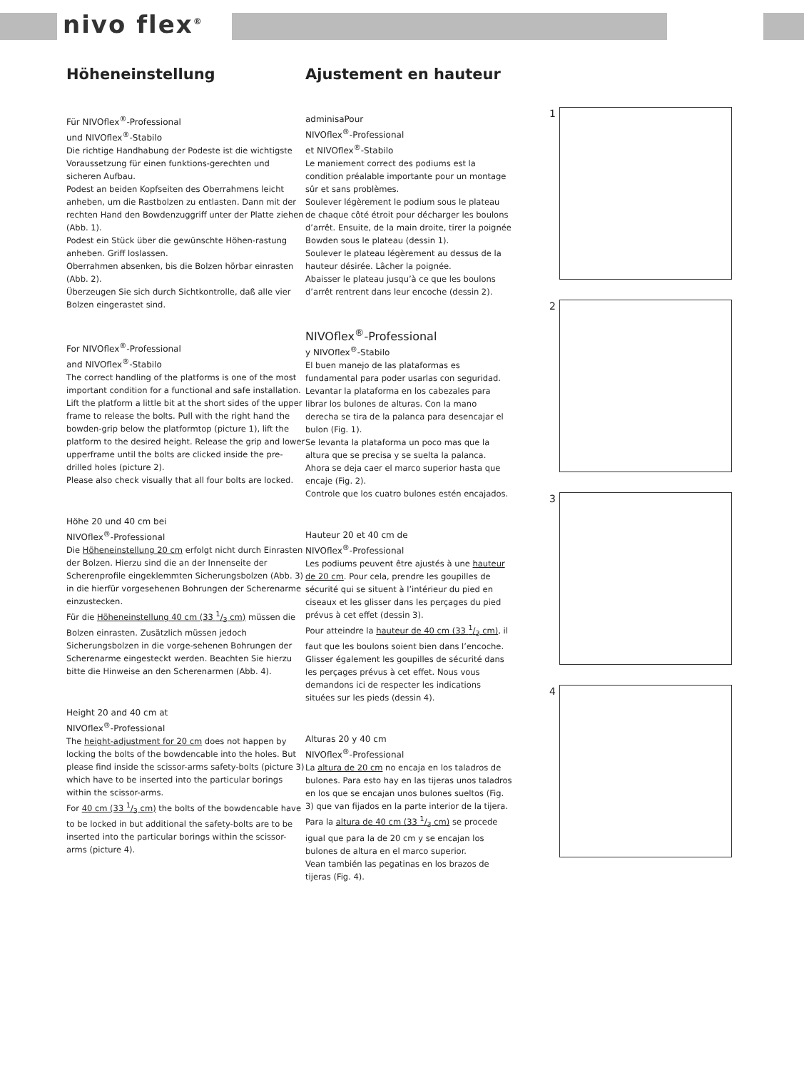nivo flex<sup>®</sup>
Höheneinstellung
Für NIVOflex<sup>®</sup>-Professional
und NIVOflex<sup>®</sup>-Stabilo
Die richtige Handhabung der Podeste ist die wichtigste Voraussetzung für einen funktions-gerechten und sicheren Aufbau.
Podest an beiden Kopfseiten des Oberrahmens leicht anheben, um die Rastbolzen zu entlasten. Dann mit der rechten Hand den Bowdenzuggriff unter der Platte ziehen (Abb. 1).
Podest ein Stück über die gewünschte Höhen-rastung anheben. Griff loslassen.
Oberrahmen absenken, bis die Bolzen hörbar einrasten (Abb. 2).
Überzeugen Sie sich durch Sichtkontrolle, daß alle vier Bolzen eingerastet sind.
For NIVOflex<sup>®</sup>-Professional
and NIVOflex<sup>®</sup>-Stabilo
The correct handling of the platforms is one of the most important condition for a functional and safe installation.
Lift the platform a little bit at the short sides of the upper frame to release the bolts. Pull with the right hand the bowden-grip below the platformtop (picture 1), lift the platform to the desired height. Release the grip and lower upperframe until the bolts are clicked inside the pre-drilled holes (picture 2).
Please also check visually that all four bolts are locked.
Höhe 20 und 40 cm bei
NIVOflex<sup>®</sup>-Professional
Die Höheneinstellung 20 cm erfolgt nicht durch Einrasten der Bolzen. Hierzu sind die an der Innenseite der Scherenprofile eingeklemmten Sicherungsbolzen (Abb. 3) in die hierfür vorgesehenen Bohrungen der Scherenarme einzustecken.
Für die Höheneinstellung 40 cm (33 1/3 cm) müssen die Bolzen einrasten. Zusätzlich müssen jedoch Sicherungsbolzen in die vorge-sehenen Bohrungen der Scherenarme eingesteckt werden. Beachten Sie hierzu bitte die Hinweise an den Scherenarmen (Abb. 4).
Height 20 and 40 cm at
NIVOflex<sup>®</sup>-Professional
The height-adjustment for 20 cm does not happen by locking the bolts of the bowdencable into the holes. But please find inside the scissor-arms safety-bolts (picture 3) which have to be inserted into the particular borings within the scissor-arms.
For 40 cm (33 1/3 cm) the bolts of the bowdencable have to be locked in but additional the safety-bolts are to be inserted into the particular borings within the scissor-arms (picture 4).
Ajustement en hauteur
adminisaPour
NIVOflex<sup>®</sup>-Professional
et NIVOflex<sup>®</sup>-Stabilo
Le maniement correct des podiums est la condition préalable importante pour un montage sûr et sans problèmes.
Soulever légèrement le podium sous le plateau de chaque côté étroit pour décharger les boulons d’arrêt. Ensuite, de la main droite, tirer la poignée Bowden sous le plateau (dessin 1).
Soulever le plateau légèrement au dessus de la hauteur désirée. Lâcher la poignée.
Abaisser le plateau jusqu’à ce que les boulons d’arrêt rentrent dans leur encoche (dessin 2).
NIVOflex<sup>®</sup>-Professional
y NIVOflex<sup>®</sup>-Stabilo
El buen manejo de las plataformas es fundamental para poder usarlas con seguridad. Levantar la plataforma en los cabezales para librar los bulones de alturas. Con la mano derecha se tira de la palanca para desencajar el bulon (Fig. 1).
Se levanta la plataforma un poco mas que la altura que se precisa y se suelta la palanca.
Ahora se deja caer el marco superior hasta que encaje (Fig. 2).
Controle que los cuatro bulones estén encajados.
Hauteur 20 et 40 cm de
NIVOflex<sup>®</sup>-Professional
Les podiums peuvent être ajustés à une hauteur de 20 cm. Pour cela, prendre les goupilles de sécurité qui se situent à l’intérieur du pied en ciseaux et les glisser dans les perçages du pied prévus à cet effet (dessin 3).
Pour atteindre la hauteur de 40 cm (33 1/3 cm), il faut que les boulons soient bien dans l’encoche. Glisser également les goupilles de sécurité dans les perçages prévus à cet effet. Nous vous demandons ici de respecter les indications situées sur les pieds (dessin 4).
Alturas 20 y 40 cm
NIVOflex<sup>®</sup>-Professional
La altura de 20 cm no encaja en los taladros de bulones. Para esto hay en las tijeras unos taladros en los que se encajan unos bulones sueltos (Fig. 3) que van fijados en la parte interior de la tijera.
Para la altura de 40 cm (33 1/3 cm) se procede igual que para la de 20 cm y se encajan los bulones de altura en el marco superior.
Vean también las pegatinas en los brazos de tijeras (Fig. 4).
1
2
3
4